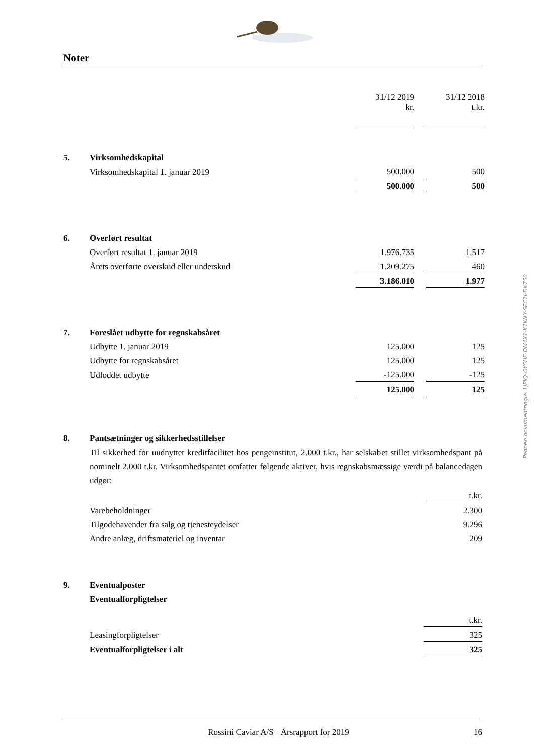Noter
| | | 31/12 2019 kr. | | 31/12 2018 t.kr. |
| 5. | Virksomhedskapital | | | |
| | Virksomhedskapital 1. januar 2019 | 500.000 | | 500 |
| | | 500.000 | | 500 |
| 6. | Overført resultat | | | |
| | Overført resultat 1. januar 2019 | 1.976.735 | | 1.517 |
| | Årets overførte overskud eller underskud | 1.209.275 | | 460 |
| | | 3.186.010 | | 1.977 |
| 7. | Foreslået udbytte for regnskabsåret | | | |
| | Udbytte 1. januar 2019 | 125.000 | | 125 |
| | Udbytte for regnskabsåret | 125.000 | | 125 |
| | Udloddet udbytte | -125.000 | | -125 |
| | | 125.000 | | 125 |
8. Pantsætninger og sikkerhedsstillelser
Til sikkerhed for uudnyttet kreditfacilitet hos pengeinstitut, 2.000 t.kr., har selskabet stillet virksomhedspant på nominelt 2.000 t.kr. Virksomhedspantet omfatter følgende aktiver, hvis regnskabsmæssige værdi på balancedagen udgør:
| | | t.kr. |
| | Varebeholdninger | 2.300 |
| | Tilgodehavender fra salg og tjenesteydelser | 9.296 |
| | Andre anlæg, driftsmateriel og inventar | 209 |
| 9. | Eventualposter | |
| | Eventualforpligtelser | |
| | | t.kr. |
| | Leasingforpligtelser | 325 |
| | Eventualforpligtelser i alt | 325 |
Penneo dokumentnøgle: LJPIQ-OY5HE-DM4X1-K1KNY-SEC1I-DK750
Rossini Caviar A/S · Årsrapport for 2019 16